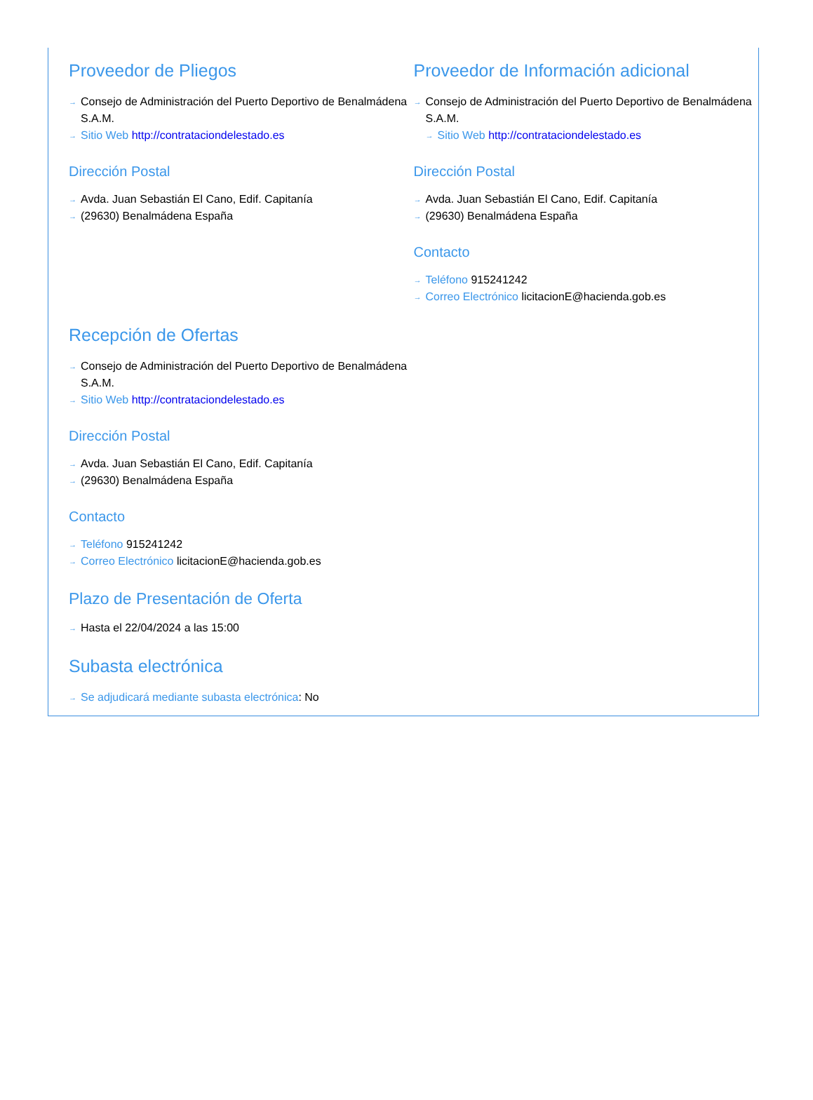Proveedor de Pliegos
Consejo de Administración del Puerto Deportivo de Benalmádena S.A.M.
Sitio Web http://contrataciondelestado.es
Dirección Postal
Avda. Juan Sebastián El Cano, Edif. Capitanía
(29630) Benalmádena España
Proveedor de Información adicional
Consejo de Administración del Puerto Deportivo de Benalmádena S.A.M.
Sitio Web http://contrataciondelestado.es
Dirección Postal
Avda. Juan Sebastián El Cano, Edif. Capitanía
(29630) Benalmádena España
Contacto
Teléfono 915241242
Correo Electrónico licitacionE@hacienda.gob.es
Recepción de Ofertas
Consejo de Administración del Puerto Deportivo de Benalmádena S.A.M.
Sitio Web http://contrataciondelestado.es
Dirección Postal
Avda. Juan Sebastián El Cano, Edif. Capitanía
(29630) Benalmádena España
Contacto
Teléfono 915241242
Correo Electrónico licitacionE@hacienda.gob.es
Plazo de Presentación de Oferta
Hasta el 22/04/2024 a las 15:00
Subasta electrónica
Se adjudicará mediante subasta electrónica: No